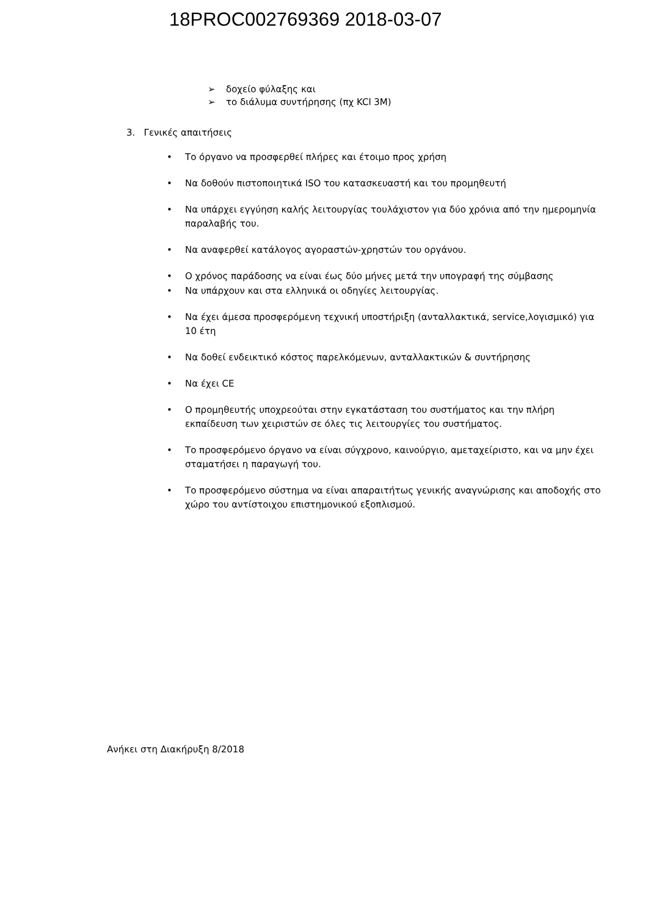18PROC002769369 2018-03-07
➢ δοχείο φύλαξης και
➢ το διάλυμα συντήρησης (πχ KCl 3M)
3. Γενικές απαιτήσεις
• Το όργανο να προσφερθεί πλήρες και έτοιμο προς χρήση
• Να δοθούν πιστοποιητικά ISO του κατασκευαστή και του προμηθευτή
• Να υπάρχει εγγύηση καλής λειτουργίας τουλάχιστον για δύο χρόνια από την ημερομηνία παραλαβής του.
• Να αναφερθεί κατάλογος αγοραστών-χρηστών του οργάνου.
• Ο χρόνος παράδοσης να είναι έως δύο μήνες μετά την υπογραφή της σύμβασης
• Να υπάρχουν και στα ελληνικά οι οδηγίες λειτουργίας.
• Να έχει άμεσα προσφερόμενη τεχνική υποστήριξη (ανταλλακτικά, service,λογισμικό) για 10 έτη
• Να δοθεί ενδεικτικό κόστος παρελκόμενων, ανταλλακτικών & συντήρησης
• Να έχει CE
• Ο προμηθευτής υποχρεούται στην εγκατάσταση του συστήματος και την πλήρη εκπαίδευση των χειριστών σε όλες τις λειτουργίες του συστήματος.
• Το προσφερόμενο όργανο να είναι σύγχρονο, καινούργιο, αμεταχείριστο, και να μην έχει σταματήσει η παραγωγή του.
• Το προσφερόμενο σύστημα να είναι απαραιτήτως γενικής αναγνώρισης και αποδοχής στο χώρο του αντίστοιχου επιστημονικού εξοπλισμού.
Ανήκει στη Διακήρυξη 8/2018